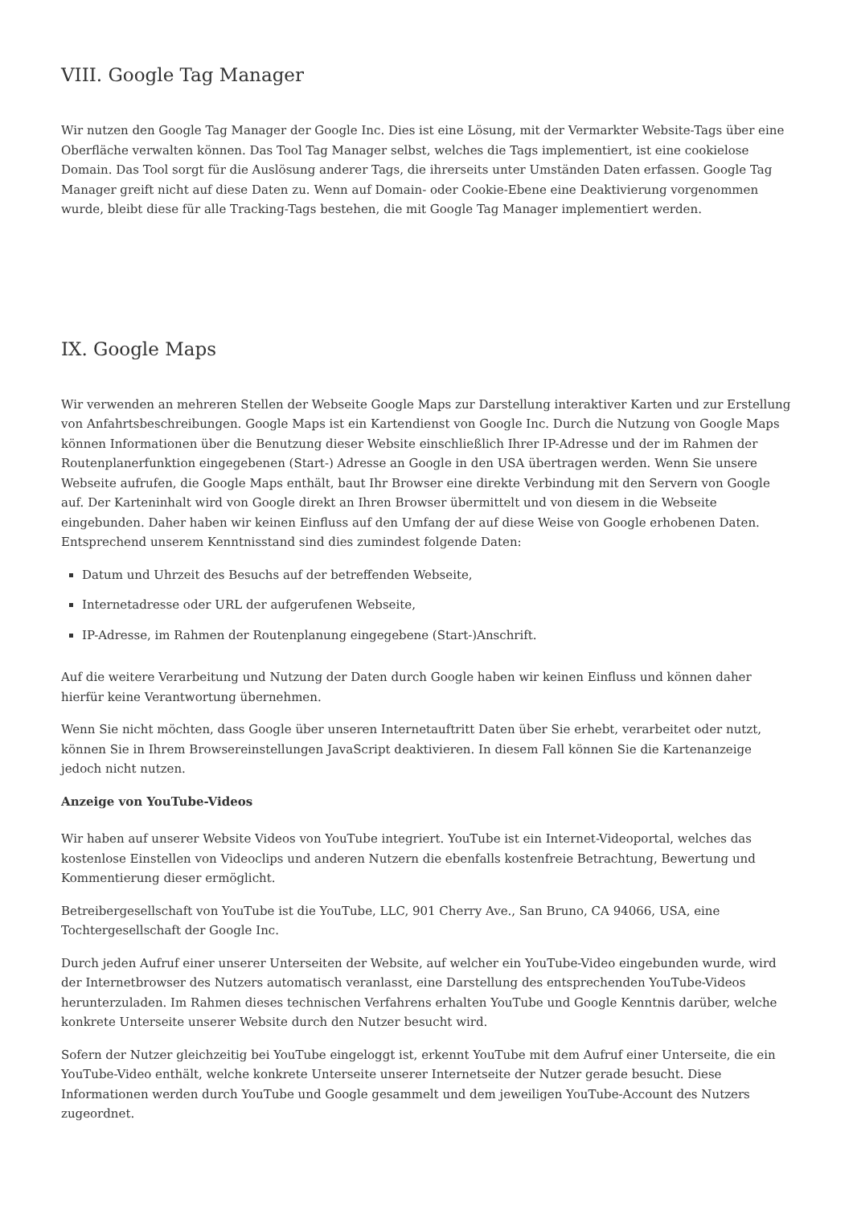VIII. Google Tag Manager
Wir nutzen den Google Tag Manager der Google Inc. Dies ist eine Lösung, mit der Vermarkter Website-Tags über eine Oberfläche verwalten können. Das Tool Tag Manager selbst, welches die Tags implementiert, ist eine cookielose Domain. Das Tool sorgt für die Auslösung anderer Tags, die ihrerseits unter Umständen Daten erfassen. Google Tag Manager greift nicht auf diese Daten zu. Wenn auf Domain- oder Cookie-Ebene eine Deaktivierung vorgenommen wurde, bleibt diese für alle Tracking-Tags bestehen, die mit Google Tag Manager implementiert werden.
IX. Google Maps
Wir verwenden an mehreren Stellen der Webseite Google Maps zur Darstellung interaktiver Karten und zur Erstellung von Anfahrtsbeschreibungen. Google Maps ist ein Kartendienst von Google Inc. Durch die Nutzung von Google Maps können Informationen über die Benutzung dieser Website einschließlich Ihrer IP-Adresse und der im Rahmen der Routenplanerfunktion eingegebenen (Start-) Adresse an Google in den USA übertragen werden. Wenn Sie unsere Webseite aufrufen, die Google Maps enthält, baut Ihr Browser eine direkte Verbindung mit den Servern von Google auf. Der Karteninhalt wird von Google direkt an Ihren Browser übermittelt und von diesem in die Webseite eingebunden. Daher haben wir keinen Einfluss auf den Umfang der auf diese Weise von Google erhobenen Daten. Entsprechend unserem Kenntnisstand sind dies zumindest folgende Daten:
Datum und Uhrzeit des Besuchs auf der betreffenden Webseite,
Internetadresse oder URL der aufgerufenen Webseite,
IP-Adresse, im Rahmen der Routenplanung eingegebene (Start-)Anschrift.
Auf die weitere Verarbeitung und Nutzung der Daten durch Google haben wir keinen Einfluss und können daher hierfür keine Verantwortung übernehmen.
Wenn Sie nicht möchten, dass Google über unseren Internetauftritt Daten über Sie erhebt, verarbeitet oder nutzt, können Sie in Ihrem Browsereinstellungen JavaScript deaktivieren. In diesem Fall können Sie die Kartenanzeige jedoch nicht nutzen.
Anzeige von YouTube-Videos
Wir haben auf unserer Website Videos von YouTube integriert. YouTube ist ein Internet-Videoportal, welches das kostenlose Einstellen von Videoclips und anderen Nutzern die ebenfalls kostenfreie Betrachtung, Bewertung und Kommentierung dieser ermöglicht.
Betreibergesellschaft von YouTube ist die YouTube, LLC, 901 Cherry Ave., San Bruno, CA 94066, USA, eine Tochtergesellschaft der Google Inc.
Durch jeden Aufruf einer unserer Unterseiten der Website, auf welcher ein YouTube-Video eingebunden wurde, wird der Internetbrowser des Nutzers automatisch veranlasst, eine Darstellung des entsprechenden YouTube-Videos herunterzuladen. Im Rahmen dieses technischen Verfahrens erhalten YouTube und Google Kenntnis darüber, welche konkrete Unterseite unserer Website durch den Nutzer besucht wird.
Sofern der Nutzer gleichzeitig bei YouTube eingeloggt ist, erkennt YouTube mit dem Aufruf einer Unterseite, die ein YouTube-Video enthält, welche konkrete Unterseite unserer Internetseite der Nutzer gerade besucht. Diese Informationen werden durch YouTube und Google gesammelt und dem jeweiligen YouTube-Account des Nutzers zugeordnet.